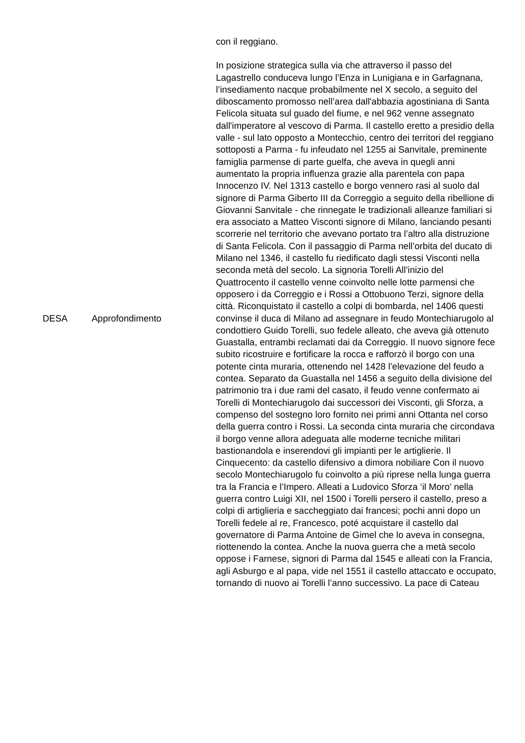| DESA | Approfondimento | con il reggiano. In posizione strategica sulla via che attraverso il passo del Lagastrello conduceva lungo l’Enza in Lunigiana e in Garfagnana, l’insediamento nacque probabilmente nel X secolo, a seguito del diboscamento promosso nell’area dall'abbazia agostiniana di Santa Felicola situata sul guado del fiume, e nel 962 venne assegnato dall'imperatore al vescovo di Parma. Il castello eretto a presidio della valle - sul lato opposto a Montecchio, centro dei territori del reggiano sottoposti a Parma - fu infeudato nel 1255 ai Sanvitale, preminente famiglia parmense di parte guelfa, che aveva in quegli anni aumentato la propria influenza grazie alla parentela con papa Innocenzo IV. Nel 1313 castello e borgo vennero rasi al suolo dal signore di Parma Giberto III da Correggio a seguito della ribellione di Giovanni Sanvitale - che rinnegate le tradizionali alleanze familiari si era associato a Matteo Visconti signore di Milano, lanciando pesanti scorrerie nel territorio che avevano portato tra l’altro alla distruzione di Santa Felicola. Con il passaggio di Parma nell’orbita del ducato di Milano nel 1346, il castello fu riedificato dagli stessi Visconti nella seconda metà del secolo. La signoria Torelli All’inizio del Quattrocento il castello venne coinvolto nelle lotte parmensi che opposero i da Correggio e i Rossi a Ottobuono Terzi, signore della città. Riconquistato il castello a colpi di bombarda, nel 1406 questi convinse il duca di Milano ad assegnare in feudo Montechiarugolo al condottiero Guido Torelli, suo fedele alleato, che aveva già ottenuto Guastalla, entrambi reclamati dai da Correggio. Il nuovo signore fece subito ricostruire e fortificare la rocca e rafforzò il borgo con una potente cinta muraria, ottenendo nel 1428 l’elevazione del feudo a contea. Separato da Guastalla nel 1456 a seguito della divisione del patrimonio tra i due rami del casato, il feudo venne confermato ai Torelli di Montechiarugolo dai successori dei Visconti, gli Sforza, a compenso del sostegno loro fornito nei primi anni Ottanta nel corso della guerra contro i Rossi. La seconda cinta muraria che circondava il borgo venne allora adeguata alle moderne tecniche militari bastionandola e inserendovi gli impianti per le artiglierie. Il Cinquecento: da castello difensivo a dimora nobiliare Con il nuovo secolo Montechiarugolo fu coinvolto a più riprese nella lunga guerra tra la Francia e l’Impero. Alleati a Ludovico Sforza ‘il Moro’ nella guerra contro Luigi XII, nel 1500 i Torelli persero il castello, preso a colpi di artiglieria e saccheggiato dai francesi; pochi anni dopo un Torelli fedele al re, Francesco, poté acquistare il castello dal governatore di Parma Antoine de Gimel che lo aveva in consegna, riottenendo la contea. Anche la nuova guerra che a metà secolo oppose i Farnese, signori di Parma dal 1545 e alleati con la Francia, agli Asburgo e al papa, vide nel 1551 il castello attaccato e occupato, tornando di nuovo ai Torelli l’anno successivo. La pace di Cateau |